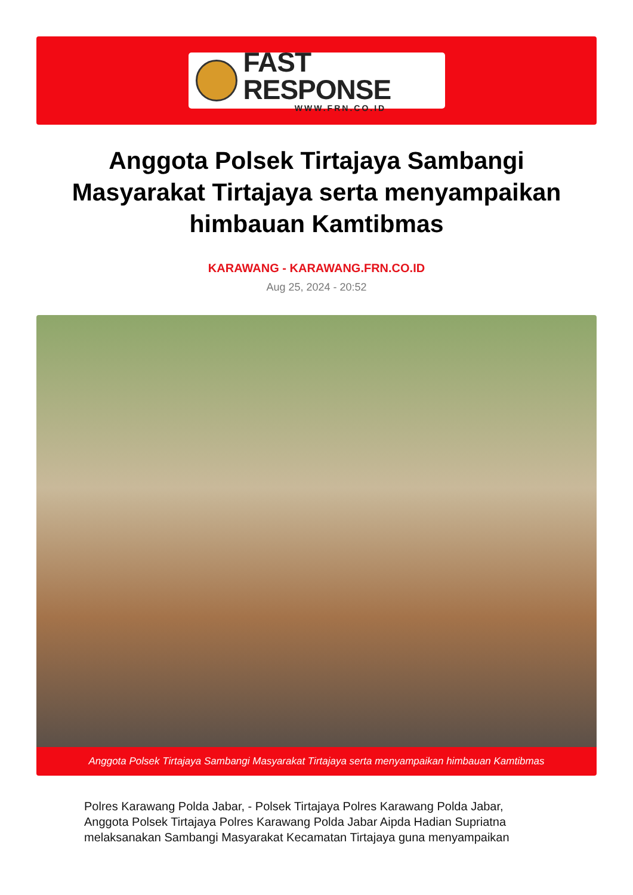FAST RESPONSE
WWW.FRN.CO.ID
Anggota Polsek Tirtajaya Sambangi Masyarakat Tirtajaya serta menyampaikan himbauan Kamtibmas
KARAWANG - KARAWANG.FRN.CO.ID
Aug 25, 2024 - 20:52
Anggota Polsek Tirtajaya Sambangi Masyarakat Tirtajaya serta menyampaikan himbauan Kamtibmas
Polres Karawang Polda Jabar, - Polsek Tirtajaya Polres Karawang Polda Jabar, Anggota Polsek Tirtajaya Polres Karawang Polda Jabar Aipda Hadian Supriatna melaksanakan Sambangi Masyarakat Kecamatan Tirtajaya guna menyampaikan